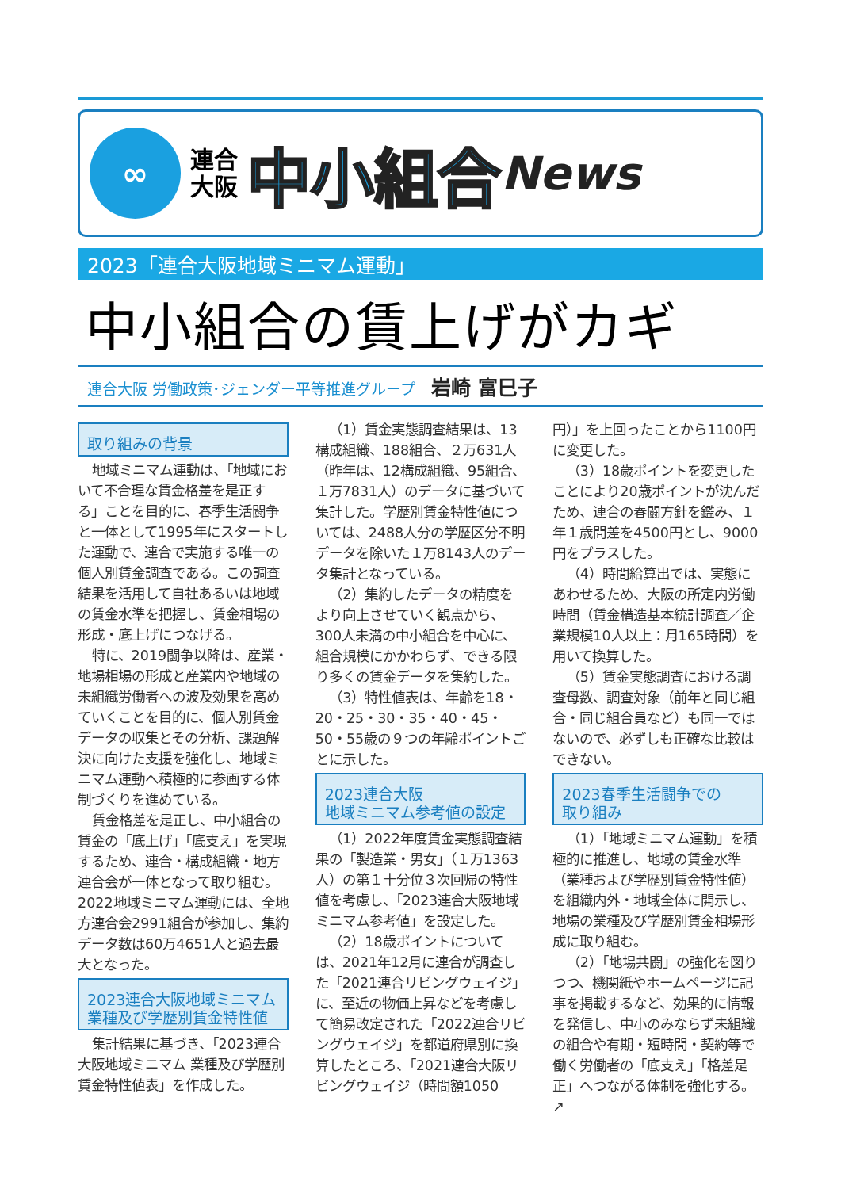∞
連合
大阪
中小組合 News
2023「連合大阪地域ミニマム運動」
中小組合の賃上げがカギ
連合大阪 労働政策･ジェンダー平等推進グループ 岩崎 富巳子
取り組みの背景
地域ミニマム運動は、「地域において不合理な賃金格差を是正する」ことを目的に、春季生活闘争と一体として1995年にスタートした運動で、連合で実施する唯一の個人別賃金調査である。この調査結果を活用して自社あるいは地域の賃金水準を把握し、賃金相場の形成・底上げにつなげる。
特に、2019闘争以降は、産業・地場相場の形成と産業内や地域の未組織労働者への波及効果を高めていくことを目的に、個人別賃金データの収集とその分析、課題解決に向けた支援を強化し、地域ミニマム運動へ積極的に参画する体制づくりを進めている。
賃金格差を是正し、中小組合の賃金の「底上げ」「底支え」を実現するため、連合・構成組織・地方連合会が一体となって取り組む。2022地域ミニマム運動には、全地方連合会2991組合が参加し、集約データ数は60万4651人と過去最大となった。
2023連合大阪地域ミニマム
業種及び学歴別賃金特性値
集計結果に基づき、「2023連合大阪地域ミニマム 業種及び学歴別賃金特性値表」を作成した。
（1）賃金実態調査結果は、13構成組織、188組合、２万631人（昨年は、12構成組織、95組合、１万7831人）のデータに基づいて集計した。学歴別賃金特性値については、2488人分の学歴区分不明データを除いた１万8143人のデータ集計となっている。
（2）集約したデータの精度をより向上させていく観点から、300人未満の中小組合を中心に、組合規模にかかわらず、できる限り多くの賃金データを集約した。
（3）特性値表は、年齢を18・20・25・30・35・40・45・50・55歳の９つの年齢ポイントごとに示した。
2023連合大阪
地域ミニマム参考値の設定
（1）2022年度賃金実態調査結果の「製造業・男女」（１万1363人）の第１十分位３次回帰の特性値を考慮し、「2023連合大阪地域ミニマム参考値」を設定した。
（2）18歳ポイントについては、2021年12月に連合が調査した「2021連合リビングウェイジ」に、至近の物価上昇などを考慮して簡易改定された「2022連合リビングウェイジ」を都道府県別に換算したところ、「2021連合大阪リビングウェイジ（時間額1050円）」を上回ったことから1100円に変更した。
（3）18歳ポイントを変更したことにより20歳ポイントが沈んだため、連合の春闘方針を鑑み、１年１歳間差を4500円とし、9000円をプラスした。
（4）時間給算出では、実態にあわせるため、大阪の所定内労働時間（賃金構造基本統計調査／企業規模10人以上：月165時間）を用いて換算した。
（5）賃金実態調査における調査母数、調査対象（前年と同じ組合・同じ組合員など）も同一ではないので、必ずしも正確な比較はできない。
2023春季生活闘争での
取り組み
（1）「地域ミニマム運動」を積極的に推進し、地域の賃金水準（業種および学歴別賃金特性値）を組織内外・地域全体に開示し、地場の業種及び学歴別賃金相場形成に取り組む。
（2）「地場共闘」の強化を図りつつ、機関紙やホームページに記事を掲載するなど、効果的に情報を発信し、中小のみならず未組織の組合や有期・短時間・契約等で働く労働者の「底支え」「格差是正」へつながる体制を強化する。↗